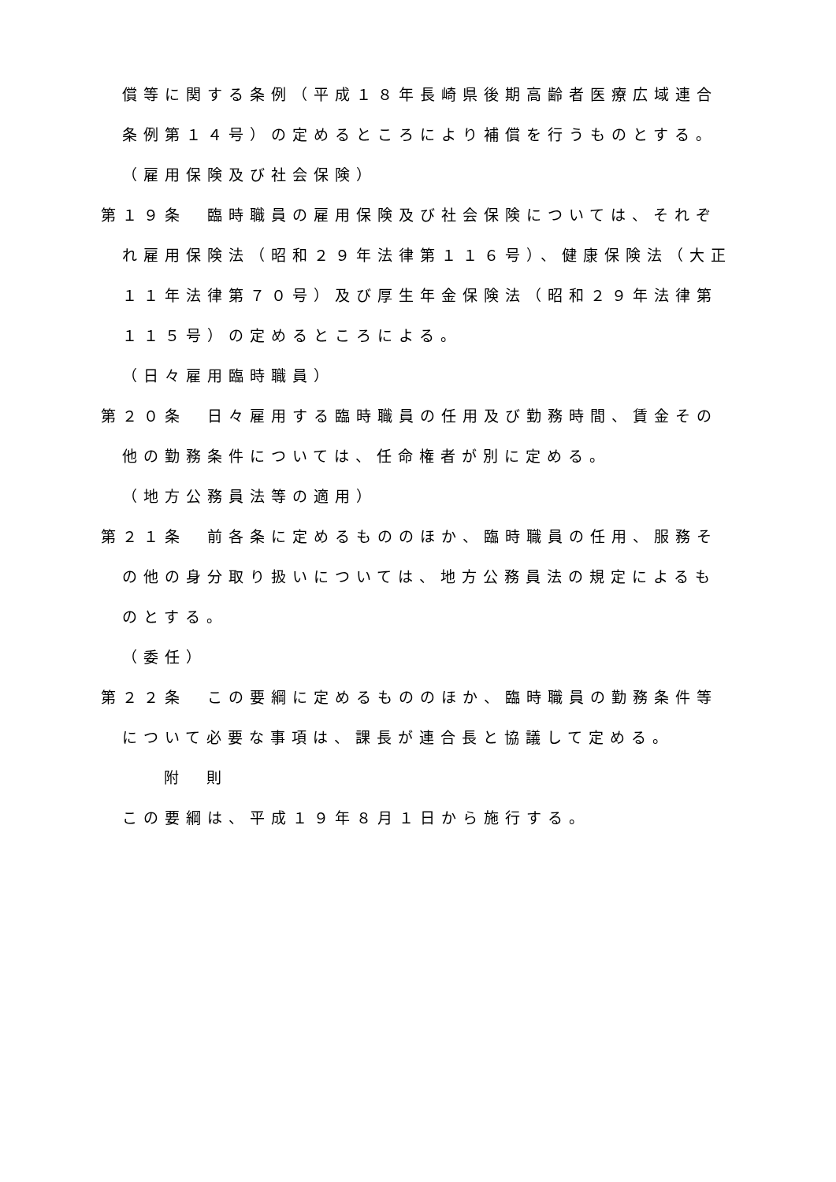償等に関する条例（平成１８年長崎県後期高齢者医療広域連合条例第１４号）の定めるところにより補償を行うものとする。
（雇用保険及び社会保険）
第１９条　臨時職員の雇用保険及び社会保険については、それぞれ雇用保険法（昭和２９年法律第１１６号）、健康保険法（大正１１年法律第７０号）及び厚生年金保険法（昭和２９年法律第１１５号）の定めるところによる。
（日々雇用臨時職員）
第２０条　日々雇用する臨時職員の任用及び勤務時間、賃金その他の勤務条件については、任命権者が別に定める。
（地方公務員法等の適用）
第２１条　前各条に定めるもののほか、臨時職員の任用、服務その他の身分取り扱いについては、地方公務員法の規定によるものとする。
（委任）
第２２条　この要綱に定めるもののほか、臨時職員の勤務条件等について必要な事項は、課長が連合長と協議して定める。
附　則
この要綱は、平成１９年８月１日から施行する。